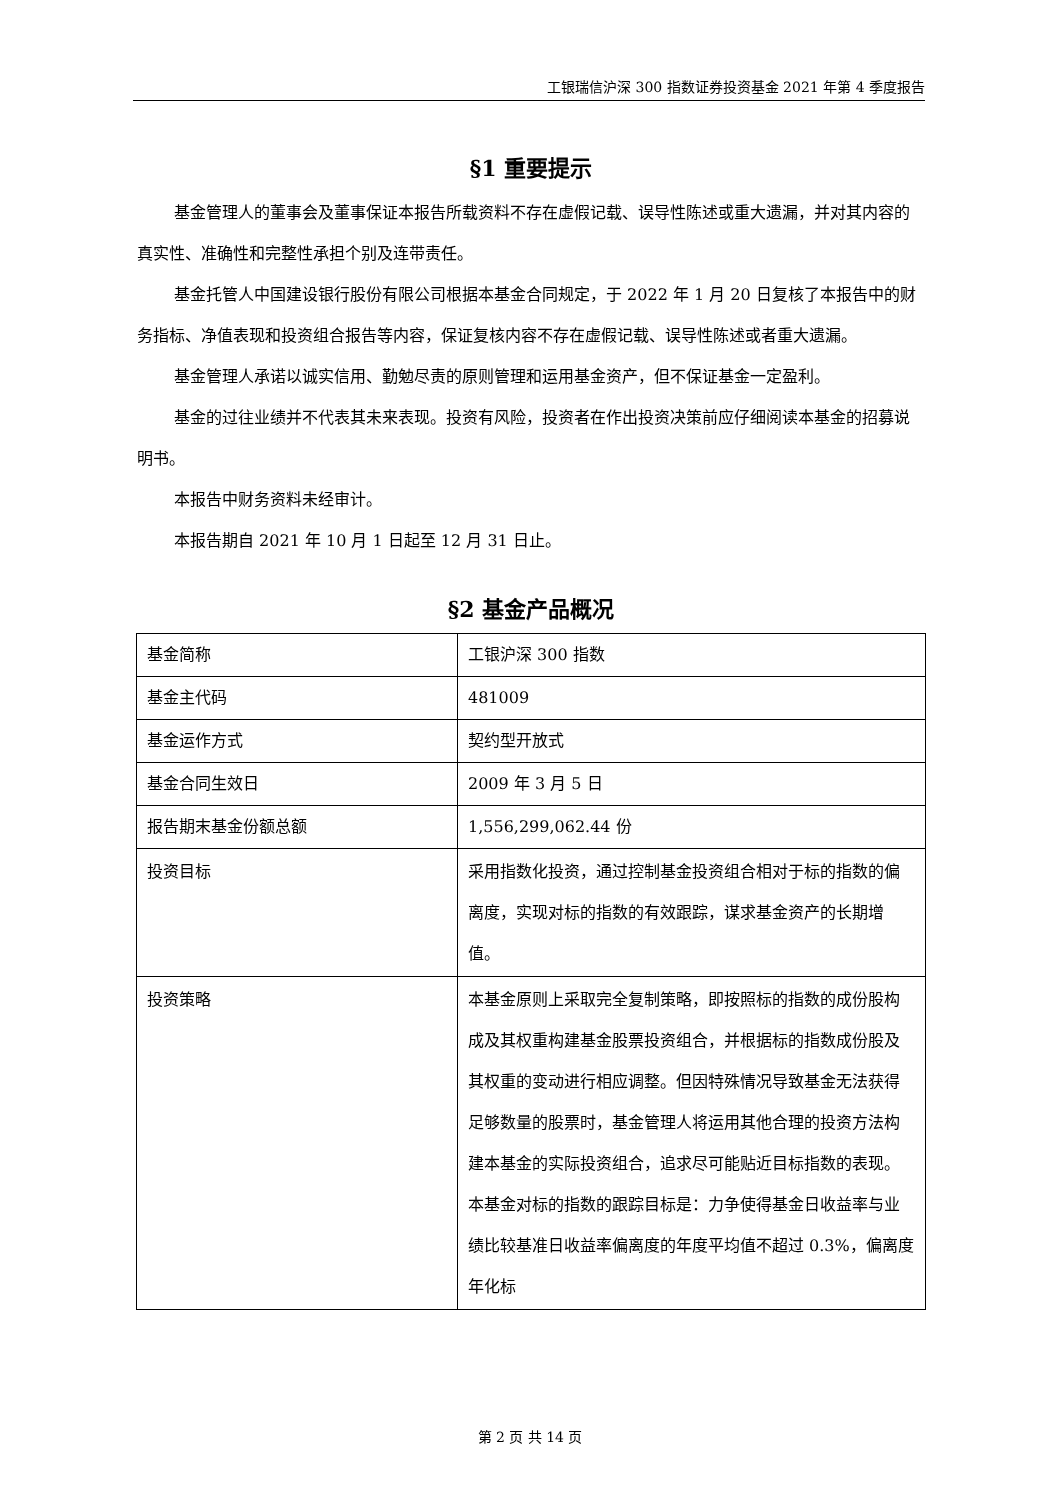工银瑞信沪深 300 指数证券投资基金 2021 年第 4 季度报告
§1 重要提示
基金管理人的董事会及董事保证本报告所载资料不存在虚假记载、误导性陈述或重大遗漏，并对其内容的真实性、准确性和完整性承担个别及连带责任。
基金托管人中国建设银行股份有限公司根据本基金合同规定，于 2022 年 1 月 20 日复核了本报告中的财务指标、净值表现和投资组合报告等内容，保证复核内容不存在虚假记载、误导性陈述或者重大遗漏。
基金管理人承诺以诚实信用、勤勉尽责的原则管理和运用基金资产，但不保证基金一定盈利。
基金的过往业绩并不代表其未来表现。投资有风险，投资者在作出投资决策前应仔细阅读本基金的招募说明书。
本报告中财务资料未经审计。
本报告期自 2021 年 10 月 1 日起至 12 月 31 日止。
§2 基金产品概况
| 基金简称 | 工银沪深 300 指数 |
| 基金主代码 | 481009 |
| 基金运作方式 | 契约型开放式 |
| 基金合同生效日 | 2009 年 3 月 5 日 |
| 报告期末基金份额总额 | 1,556,299,062.44 份 |
| 投资目标 | 采用指数化投资，通过控制基金投资组合相对于标的指数的偏离度，实现对标的指数的有效跟踪，谋求基金资产的长期增值。 |
| 投资策略 | 本基金原则上采取完全复制策略，即按照标的指数的成份股构成及其权重构建基金股票投资组合，并根据标的指数成份股及其权重的变动进行相应调整。但因特殊情况导致基金无法获得足够数量的股票时，基金管理人将运用其他合理的投资方法构建本基金的实际投资组合，追求尽可能贴近目标指数的表现。本基金对标的指数的跟踪目标是：力争使得基金日收益率与业绩比较基准日收益率偏离度的年度平均值不超过 0.3%，偏离度年化标 |
第 2 页 共 14 页